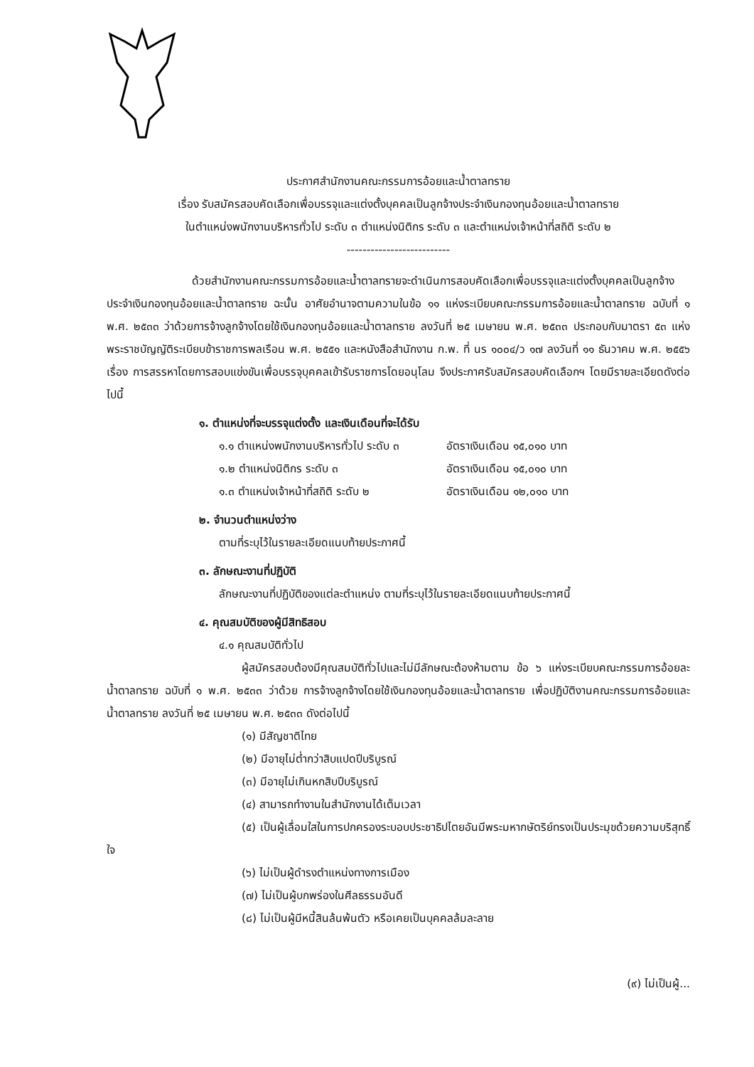ประกาศสำนักงานคณะกรรมการอ้อยและน้ำตาลทราย
เรื่อง รับสมัครสอบคัดเลือกเพื่อบรรจุและแต่งตั้งบุคคลเป็นลูกจ้างประจำเงินกองทุนอ้อยและน้ำตาลทราย
ในตำแหน่งพนักงานบริหารทั่วไป ระดับ ๓ ตำแหน่งนิติกร ระดับ ๓ และตำแหน่งเจ้าหน้าที่สถิติ ระดับ ๒
--------------------------
ด้วยสำนักงานคณะกรรมการอ้อยและน้ำตาลทรายจะดำเนินการสอบคัดเลือกเพื่อบรรจุและแต่งตั้งบุคคลเป็นลูกจ้างประจำเงินกองทุนอ้อยและน้ำตาลทราย ฉะนั้น อาศัยอำนาจตามความในข้อ ๑๑ แห่งระเบียบคณะกรรมการอ้อยและน้ำตาลทราย ฉบับที่ ๑ พ.ศ. ๒๕๓๓ ว่าด้วยการจ้างลูกจ้างโดยใช้เงินกองทุนอ้อยและน้ำตาลทราย ลงวันที่ ๒๕ เมษายน พ.ศ. ๒๕๓๓ ประกอบกับมาตรา ๕๓ แห่งพระราชบัญญัติระเบียบข้าราชการพลเรือน พ.ศ. ๒๕๕๑ และหนังสือสำนักงาน ก.พ. ที่ นร ๑๐๐๔/ว ๑๗ ลงวันที่ ๑๑ ธันวาคม พ.ศ. ๒๕๕๖ เรื่อง การสรรหาโดยการสอบแข่งขันเพื่อบรรจุบุคคลเข้ารับราชการโดยอนุโลม จึงประกาศรับสมัครสอบคัดเลือกฯ โดยมีรายละเอียดดังต่อไปนี้
๑. ตำแหน่งที่จะบรรจุแต่งตั้ง และเงินเดือนที่จะได้รับ
๑.๑ ตำแหน่งพนักงานบริหารทั่วไป ระดับ ๓ อัตราเงินเดือน ๑๕,๐๑๐ บาท
๑.๒ ตำแหน่งนิติกร ระดับ ๓ อัตราเงินเดือน ๑๕,๐๑๐ บาท
๑.๓ ตำแหน่งเจ้าหน้าที่สถิติ ระดับ ๒ อัตราเงินเดือน ๑๒,๐๑๐ บาท
๒. จำนวนตำแหน่งว่าง
ตามที่ระบุไว้ในรายละเอียดแนบท้ายประกาศนี้
๓. ลักษณะงานที่ปฏิบัติ
ลักษณะงานที่ปฏิบัติของแต่ละตำแหน่ง ตามที่ระบุไว้ในรายละเอียดแนบท้ายประกาศนี้
๔. คุณสมบัติของผู้มีสิทธิสอบ
๔.๑ คุณสมบัติทั่วไป
ผู้สมัครสอบต้องมีคุณสมบัติทั่วไปและไม่มีลักษณะต้องห้ามตาม ข้อ ๖ แห่งระเบียบคณะกรรมการอ้อยละน้ำตาลทราย ฉบับที่ ๑ พ.ศ. ๒๕๓๓ ว่าด้วย การจ้างลูกจ้างโดยใช้เงินกองทุนอ้อยและน้ำตาลทราย เพื่อปฏิบัติงานคณะกรรมการอ้อยและน้ำตาลทราย ลงวันที่ ๒๕ เมษายน พ.ศ. ๒๕๓๓ ดังต่อไปนี้
(๑) มีสัญชาติไทย
(๒) มีอายุไม่ต่ำกว่าสิบแปดปีบริบูรณ์
(๓) มีอายุไม่เกินหกสิบปีบริบูรณ์
(๔) สามารถทำงานในสำนักงานได้เต็มเวลา
(๕) เป็นผู้เลื่อมใสในการปกครองระบอบประชาธิปไตยอันมีพระมหากษัตริย์ทรงเป็นประมุขด้วยความบริสุทธิ์ใจ
(๖) ไม่เป็นผู้ดำรงตำแหน่งทางการเมือง
(๗) ไม่เป็นผู้บกพร่องในศีลธรรมอันดี
(๘) ไม่เป็นผู้มีหนี้สินล้นพ้นตัว หรือเคยเป็นบุคคลล้มละลาย
(๙) ไม่เป็นผู้...